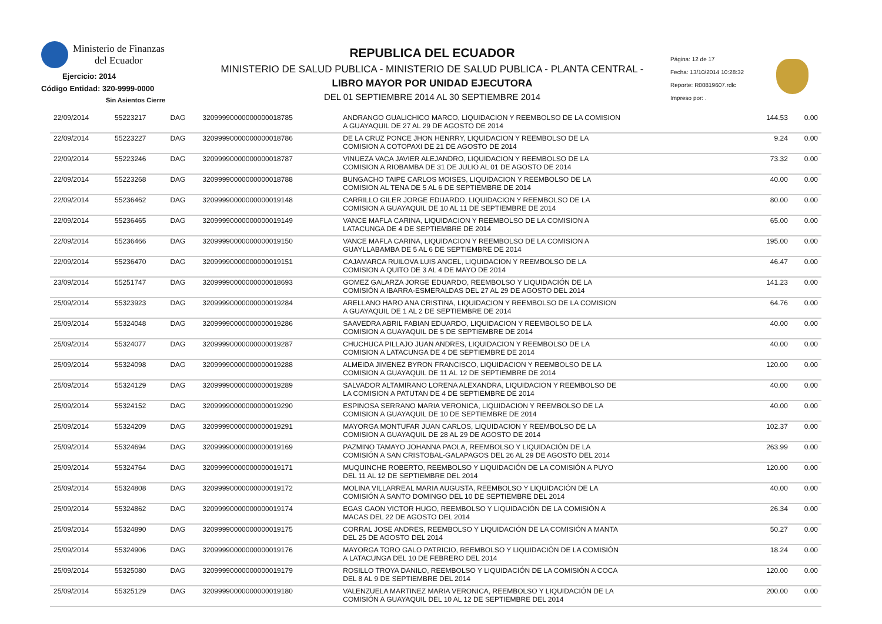Ministerio de Finanzas
del Ecuador
Ejercicio: 2014
Código Entidad: 320-9999-0000
Sin Asientos Cierre
REPUBLICA DEL ECUADOR
MINISTERIO DE SALUD PUBLICA - MINISTERIO DE SALUD PUBLICA - PLANTA CENTRAL -
LIBRO MAYOR POR UNIDAD EJECUTORA
DEL 01 SEPTIEMBRE 2014 AL 30 SEPTIEMBRE 2014
Página: 12 de 17
Fecha: 13/10/2014 10:28:32
Reporte: R00819607.rdlc
Impreso por: .
| 22/09/2014 | 55223217 | DAG | 32099990000000000018785 | ANDRANGO GUALICHICO MARCO, LIQUIDACION Y REEMBOLSO DE LA COMISION A GUAYAQUIL DE 27 AL 29 DE AGOSTO DE 2014 | 144.53 | 0.00 |
| 22/09/2014 | 55223227 | DAG | 32099990000000000018786 | DE LA CRUZ PONCE JHON HENRRY, LIQUIDACION Y REEMBOLSO DE LA COMISION A COTOPAXI DE 21 DE AGOSTO DE 2014 | 9.24 | 0.00 |
| 22/09/2014 | 55223246 | DAG | 32099990000000000018787 | VINUEZA VACA JAVIER ALEJANDRO, LIQUIDACION Y REEMBOLSO DE LA COMISION A RIOBAMBA DE 31 DE JULIO AL 01 DE AGOSTO DE 2014 | 73.32 | 0.00 |
| 22/09/2014 | 55223268 | DAG | 32099990000000000018788 | BUNGACHO TAIPE CARLOS MOISES, LIQUIDACION Y REEMBOLSO DE LA COMISION AL TENA DE 5 AL 6 DE SEPTIEMBRE DE 2014 | 40.00 | 0.00 |
| 22/09/2014 | 55236462 | DAG | 32099990000000000019148 | CARRILLO GILER JORGE EDUARDO, LIQUIDACION Y REEMBOLSO DE LA COMISION A GUAYAQUIL DE 10 AL 11 DE SEPTIEMBRE DE 2014 | 80.00 | 0.00 |
| 22/09/2014 | 55236465 | DAG | 32099990000000000019149 | VANCE MAFLA CARINA, LIQUIDACION Y REEMBOLSO DE LA COMISION A LATACUNGA DE 4 DE SEPTIEMBRE DE 2014 | 65.00 | 0.00 |
| 22/09/2014 | 55236466 | DAG | 32099990000000000019150 | VANCE MAFLA CARINA, LIQUIDACION Y REEMBOLSO DE LA COMISION A GUAYLLABAMBA DE 5 AL 6 DE SEPTIEMBRE DE 2014 | 195.00 | 0.00 |
| 22/09/2014 | 55236470 | DAG | 32099990000000000019151 | CAJAMARCA RUILOVA LUIS ANGEL, LIQUIDACION Y REEMBOLSO DE LA COMISION A QUITO DE 3 AL 4 DE MAYO DE 2014 | 46.47 | 0.00 |
| 23/09/2014 | 55251747 | DAG | 32099990000000000018693 | GOMEZ GALARZA JORGE EDUARDO, REEMBOLSO Y LIQUIDACIÓN DE LA COMISIÓN A IBARRA-ESMERALDAS DEL 27 AL 29 DE AGOSTO DEL 2014 | 141.23 | 0.00 |
| 25/09/2014 | 55323923 | DAG | 32099990000000000019284 | ARELLANO HARO ANA CRISTINA, LIQUIDACION Y REEMBOLSO DE LA COMISION A GUAYAQUIL DE 1 AL 2 DE SEPTIEMBRE DE 2014 | 64.76 | 0.00 |
| 25/09/2014 | 55324048 | DAG | 32099990000000000019286 | SAAVEDRA ABRIL FABIAN EDUARDO, LIQUIDACION Y REEMBOLSO DE LA COMISION A GUAYAQUIL DE 5 DE SEPTIEMBRE DE 2014 | 40.00 | 0.00 |
| 25/09/2014 | 55324077 | DAG | 32099990000000000019287 | CHUCHUCA PILLAJO JUAN ANDRES, LIQUIDACION Y REEMBOLSO DE LA COMISION A LATACUNGA DE 4 DE SEPTIEMBRE DE 2014 | 40.00 | 0.00 |
| 25/09/2014 | 55324098 | DAG | 32099990000000000019288 | ALMEIDA JIMENEZ BYRON FRANCISCO, LIQUIDACION Y REEMBOLSO DE LA COMISION A GUAYAQUIL DE 11 AL 12 DE SEPTIEMBRE DE 2014 | 120.00 | 0.00 |
| 25/09/2014 | 55324129 | DAG | 32099990000000000019289 | SALVADOR ALTAMIRANO LORENA ALEXANDRA, LIQUIDACION Y REEMBOLSO DE LA COMISION A PATUTAN DE 4 DE SEPTIEMBRE DE 2014 | 40.00 | 0.00 |
| 25/09/2014 | 55324152 | DAG | 32099990000000000019290 | ESPINOSA SERRANO MARIA VERONICA, LIQUIDACION Y REEMBOLSO DE LA COMISION A GUAYAQUIL DE 10 DE SEPTIEMBRE DE 2014 | 40.00 | 0.00 |
| 25/09/2014 | 55324209 | DAG | 32099990000000000019291 | MAYORGA MONTUFAR JUAN CARLOS, LIQUIDACION Y REEMBOLSO DE LA COMISION A GUAYAQUIL DE 28 AL 29 DE AGOSTO DE 2014 | 102.37 | 0.00 |
| 25/09/2014 | 55324694 | DAG | 32099990000000000019169 | PAZMINO TAMAYO JOHANNA PAOLA, REEMBOLSO Y LIQUIDACIÓN DE LA COMISIÓN A SAN CRISTOBAL-GALAPAGOS DEL 26 AL 29 DE AGOSTO DEL 2014 | 263.99 | 0.00 |
| 25/09/2014 | 55324764 | DAG | 32099990000000000019171 | MUQUINCHE ROBERTO, REEMBOLSO Y LIQUIDACIÓN DE LA COMISIÓN A PUYO DEL 11 AL 12 DE SEPTIEMBRE DEL 2014 | 120.00 | 0.00 |
| 25/09/2014 | 55324808 | DAG | 32099990000000000019172 | MOLINA VILLARREAL MARIA AUGUSTA, REEMBOLSO Y LIQUIDACIÓN DE LA COMISIÓN A SANTO DOMINGO DEL 10 DE SEPTIEMBRE DEL 2014 | 40.00 | 0.00 |
| 25/09/2014 | 55324862 | DAG | 32099990000000000019174 | EGAS GAON VICTOR HUGO, REEMBOLSO Y LIQUIDACIÓN DE LA COMISIÓN A MACAS DEL 22 DE AGOSTO DEL 2014 | 26.34 | 0.00 |
| 25/09/2014 | 55324890 | DAG | 32099990000000000019175 | CORRAL JOSE ANDRES, REEMBOLSO Y LIQUIDACIÓN DE LA COMISIÓN A MANTA DEL 25 DE AGOSTO DEL 2014 | 50.27 | 0.00 |
| 25/09/2014 | 55324906 | DAG | 32099990000000000019176 | MAYORGA TORO GALO PATRICIO, REEMBOLSO Y LIQUIDACIÓN DE LA COMISIÓN A LATACUNGA DEL 10 DE FEBRERO DEL 2014 | 18.24 | 0.00 |
| 25/09/2014 | 55325080 | DAG | 32099990000000000019179 | ROSILLO TROYA DANILO, REEMBOLSO Y LIQUIDACIÓN DE LA COMISIÓN A COCA DEL 8 AL 9 DE SEPTIEMBRE DEL 2014 | 120.00 | 0.00 |
| 25/09/2014 | 55325129 | DAG | 32099990000000000019180 | VALENZUELA MARTINEZ MARIA VERONICA, REEMBOLSO Y LIQUIDACIÓN DE LA COMISIÓN A GUAYAQUIL DEL 10 AL 12 DE SEPTIEMBRE DEL 2014 | 200.00 | 0.00 |